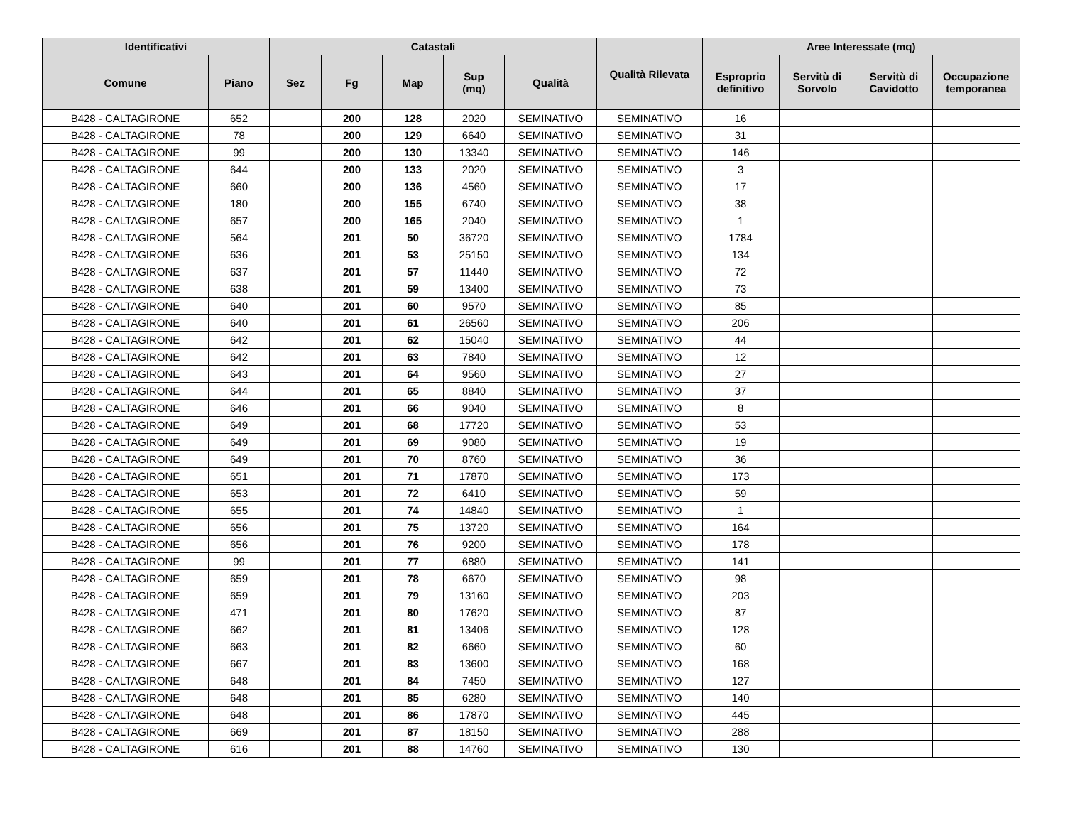| Identificativi | | Catastali | | | | | Qualità Rilevata | Aree Interessate (mq) | | | |
| --- | --- | --- | --- | --- | --- | --- | --- | --- | --- | --- | --- |
| Comune | Piano | Sez | Fg | Map | Sup (mq) | Qualità | | Esproprio definitivo | Servitù di Sorvolo | Servitù di Cavidotto | Occupazione temporanea |
| B428 - CALTAGIRONE | 652 | | 200 | 128 | 2020 | SEMINATIVO | SEMINATIVO | 16 | | | |
| B428 - CALTAGIRONE | 78 | | 200 | 129 | 6640 | SEMINATIVO | SEMINATIVO | 31 | | | |
| B428 - CALTAGIRONE | 99 | | 200 | 130 | 13340 | SEMINATIVO | SEMINATIVO | 146 | | | |
| B428 - CALTAGIRONE | 644 | | 200 | 133 | 2020 | SEMINATIVO | SEMINATIVO | 3 | | | |
| B428 - CALTAGIRONE | 660 | | 200 | 136 | 4560 | SEMINATIVO | SEMINATIVO | 17 | | | |
| B428 - CALTAGIRONE | 180 | | 200 | 155 | 6740 | SEMINATIVO | SEMINATIVO | 38 | | | |
| B428 - CALTAGIRONE | 657 | | 200 | 165 | 2040 | SEMINATIVO | SEMINATIVO | 1 | | | |
| B428 - CALTAGIRONE | 564 | | 201 | 50 | 36720 | SEMINATIVO | SEMINATIVO | 1784 | | | |
| B428 - CALTAGIRONE | 636 | | 201 | 53 | 25150 | SEMINATIVO | SEMINATIVO | 134 | | | |
| B428 - CALTAGIRONE | 637 | | 201 | 57 | 11440 | SEMINATIVO | SEMINATIVO | 72 | | | |
| B428 - CALTAGIRONE | 638 | | 201 | 59 | 13400 | SEMINATIVO | SEMINATIVO | 73 | | | |
| B428 - CALTAGIRONE | 640 | | 201 | 60 | 9570 | SEMINATIVO | SEMINATIVO | 85 | | | |
| B428 - CALTAGIRONE | 640 | | 201 | 61 | 26560 | SEMINATIVO | SEMINATIVO | 206 | | | |
| B428 - CALTAGIRONE | 642 | | 201 | 62 | 15040 | SEMINATIVO | SEMINATIVO | 44 | | | |
| B428 - CALTAGIRONE | 642 | | 201 | 63 | 7840 | SEMINATIVO | SEMINATIVO | 12 | | | |
| B428 - CALTAGIRONE | 643 | | 201 | 64 | 9560 | SEMINATIVO | SEMINATIVO | 27 | | | |
| B428 - CALTAGIRONE | 644 | | 201 | 65 | 8840 | SEMINATIVO | SEMINATIVO | 37 | | | |
| B428 - CALTAGIRONE | 646 | | 201 | 66 | 9040 | SEMINATIVO | SEMINATIVO | 8 | | | |
| B428 - CALTAGIRONE | 649 | | 201 | 68 | 17720 | SEMINATIVO | SEMINATIVO | 53 | | | |
| B428 - CALTAGIRONE | 649 | | 201 | 69 | 9080 | SEMINATIVO | SEMINATIVO | 19 | | | |
| B428 - CALTAGIRONE | 649 | | 201 | 70 | 8760 | SEMINATIVO | SEMINATIVO | 36 | | | |
| B428 - CALTAGIRONE | 651 | | 201 | 71 | 17870 | SEMINATIVO | SEMINATIVO | 173 | | | |
| B428 - CALTAGIRONE | 653 | | 201 | 72 | 6410 | SEMINATIVO | SEMINATIVO | 59 | | | |
| B428 - CALTAGIRONE | 655 | | 201 | 74 | 14840 | SEMINATIVO | SEMINATIVO | 1 | | | |
| B428 - CALTAGIRONE | 656 | | 201 | 75 | 13720 | SEMINATIVO | SEMINATIVO | 164 | | | |
| B428 - CALTAGIRONE | 656 | | 201 | 76 | 9200 | SEMINATIVO | SEMINATIVO | 178 | | | |
| B428 - CALTAGIRONE | 99 | | 201 | 77 | 6880 | SEMINATIVO | SEMINATIVO | 141 | | | |
| B428 - CALTAGIRONE | 659 | | 201 | 78 | 6670 | SEMINATIVO | SEMINATIVO | 98 | | | |
| B428 - CALTAGIRONE | 659 | | 201 | 79 | 13160 | SEMINATIVO | SEMINATIVO | 203 | | | |
| B428 - CALTAGIRONE | 471 | | 201 | 80 | 17620 | SEMINATIVO | SEMINATIVO | 87 | | | |
| B428 - CALTAGIRONE | 662 | | 201 | 81 | 13406 | SEMINATIVO | SEMINATIVO | 128 | | | |
| B428 - CALTAGIRONE | 663 | | 201 | 82 | 6660 | SEMINATIVO | SEMINATIVO | 60 | | | |
| B428 - CALTAGIRONE | 667 | | 201 | 83 | 13600 | SEMINATIVO | SEMINATIVO | 168 | | | |
| B428 - CALTAGIRONE | 648 | | 201 | 84 | 7450 | SEMINATIVO | SEMINATIVO | 127 | | | |
| B428 - CALTAGIRONE | 648 | | 201 | 85 | 6280 | SEMINATIVO | SEMINATIVO | 140 | | | |
| B428 - CALTAGIRONE | 648 | | 201 | 86 | 17870 | SEMINATIVO | SEMINATIVO | 445 | | | |
| B428 - CALTAGIRONE | 669 | | 201 | 87 | 18150 | SEMINATIVO | SEMINATIVO | 288 | | | |
| B428 - CALTAGIRONE | 616 | | 201 | 88 | 14760 | SEMINATIVO | SEMINATIVO | 130 | | | |